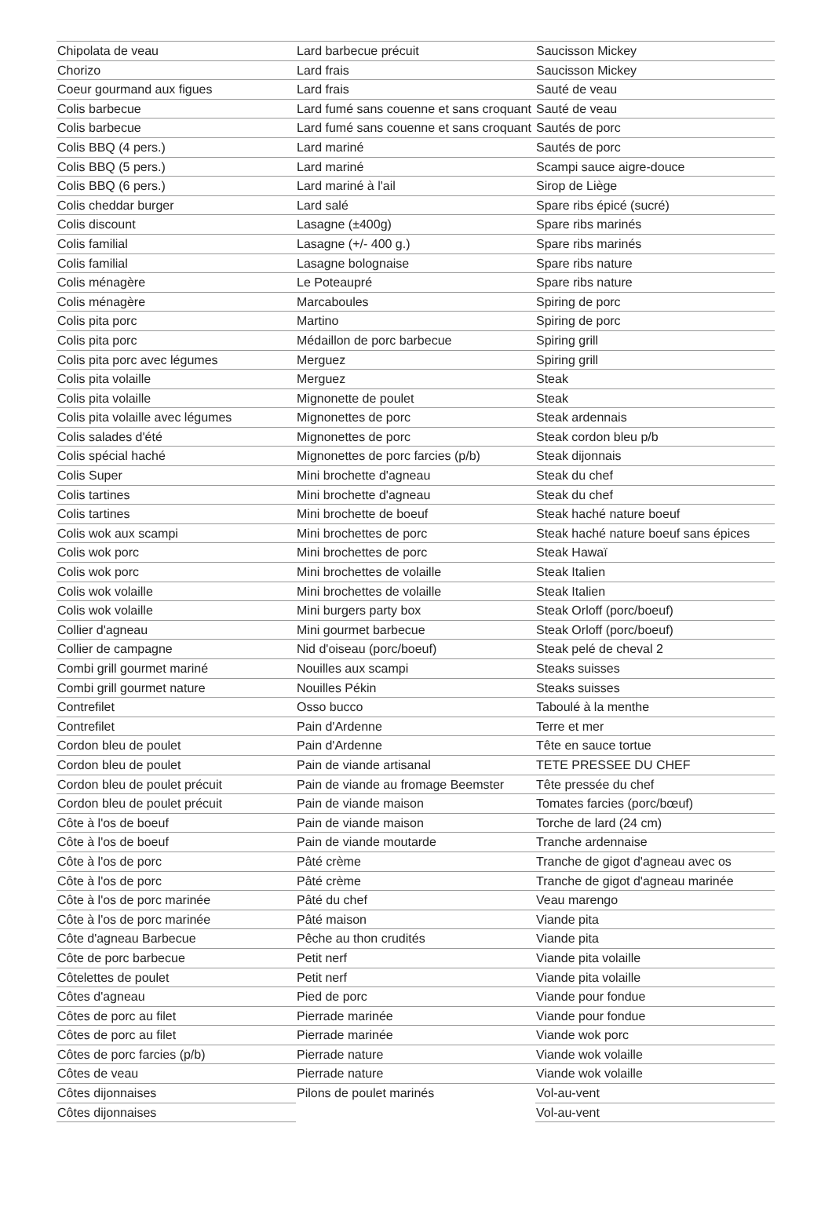Chipolata de veau
Chorizo
Coeur gourmand aux figues
Colis barbecue
Colis barbecue
Colis BBQ (4 pers.)
Colis BBQ (5 pers.)
Colis BBQ (6 pers.)
Colis cheddar burger
Colis discount
Colis familial
Colis familial
Colis ménagère
Colis ménagère
Colis pita porc
Colis pita porc
Colis pita porc avec légumes
Colis pita volaille
Colis pita volaille
Colis pita volaille avec légumes
Colis salades d'été
Colis spécial haché
Colis Super
Colis tartines
Colis tartines
Colis wok aux scampi
Colis wok porc
Colis wok porc
Colis wok volaille
Colis wok volaille
Collier d'agneau
Collier de campagne
Combi grill gourmet mariné
Combi grill gourmet nature
Contrefilet
Contrefilet
Cordon bleu de poulet
Cordon bleu de poulet
Cordon bleu de poulet précuit
Cordon bleu de poulet précuit
Côte à l'os de boeuf
Côte à l'os de boeuf
Côte à l'os de porc
Côte à l'os de porc
Côte à l'os de porc marinée
Côte à l'os de porc marinée
Côte d'agneau Barbecue
Côte de porc barbecue
Côtelettes de poulet
Côtes d'agneau
Côtes de porc au filet
Côtes de porc au filet
Côtes de porc farcies (p/b)
Côtes de veau
Côtes dijonnaises
Côtes dijonnaises
Lard barbecue précuit
Lard frais
Lard frais
Lard fumé sans couenne et sans croquant
Lard fumé sans couenne et sans croquant
Lard mariné
Lard mariné
Lard mariné à l'ail
Lard salé
Lasagne (±400g)
Lasagne (+/- 400 g.)
Lasagne bolognaise
Le Poteaupré
Marcaboules
Martino
Médaillon de porc barbecue
Merguez
Merguez
Mignonette de poulet
Mignonettes de porc
Mignonettes de porc
Mignonettes de porc farcies (p/b)
Mini brochette d'agneau
Mini brochette d'agneau
Mini brochette de boeuf
Mini brochettes de porc
Mini brochettes de porc
Mini brochettes de volaille
Mini brochettes de volaille
Mini burgers party box
Mini gourmet barbecue
Nid d'oiseau (porc/boeuf)
Nouilles aux scampi
Nouilles Pékin
Osso bucco
Pain d'Ardenne
Pain d'Ardenne
Pain de viande artisanal
Pain de viande au fromage Beemster
Pain de viande maison
Pain de viande maison
Pain de viande moutarde
Pâté crème
Pâté crème
Pâté du chef
Pâté maison
Pêche au thon crudités
Petit nerf
Petit nerf
Pied de porc
Pierrade marinée
Pierrade marinée
Pierrade nature
Pierrade nature
Pilons de poulet marinés
Saucisson Mickey
Saucisson Mickey
Sauté de veau
Sauté de veau
Sautés de porc
Sautés de porc
Scampi sauce aigre-douce
Sirop de Liège
Spare ribs épicé (sucré)
Spare ribs marinés
Spare ribs marinés
Spare ribs nature
Spare ribs nature
Spiring de porc
Spiring de porc
Spiring grill
Spiring grill
Steak
Steak
Steak ardennais
Steak cordon bleu p/b
Steak dijonnais
Steak du chef
Steak du chef
Steak haché nature boeuf
Steak haché nature boeuf sans épices
Steak Hawaï
Steak Italien
Steak Italien
Steak Orloff (porc/boeuf)
Steak Orloff (porc/boeuf)
Steak pelé de cheval 2
Steaks suisses
Steaks suisses
Taboulé à la menthe
Terre et mer
Tête en sauce tortue
TETE PRESSEE DU CHEF
Tête pressée du chef
Tomates farcies (porc/bœuf)
Torche de lard (24 cm)
Tranche ardennaise
Tranche de gigot d'agneau avec os
Tranche de gigot d'agneau marinée
Veau marengo
Viande pita
Viande pita
Viande pita volaille
Viande pita volaille
Viande pour fondue
Viande pour fondue
Viande wok porc
Viande wok volaille
Viande wok volaille
Vol-au-vent
Vol-au-vent